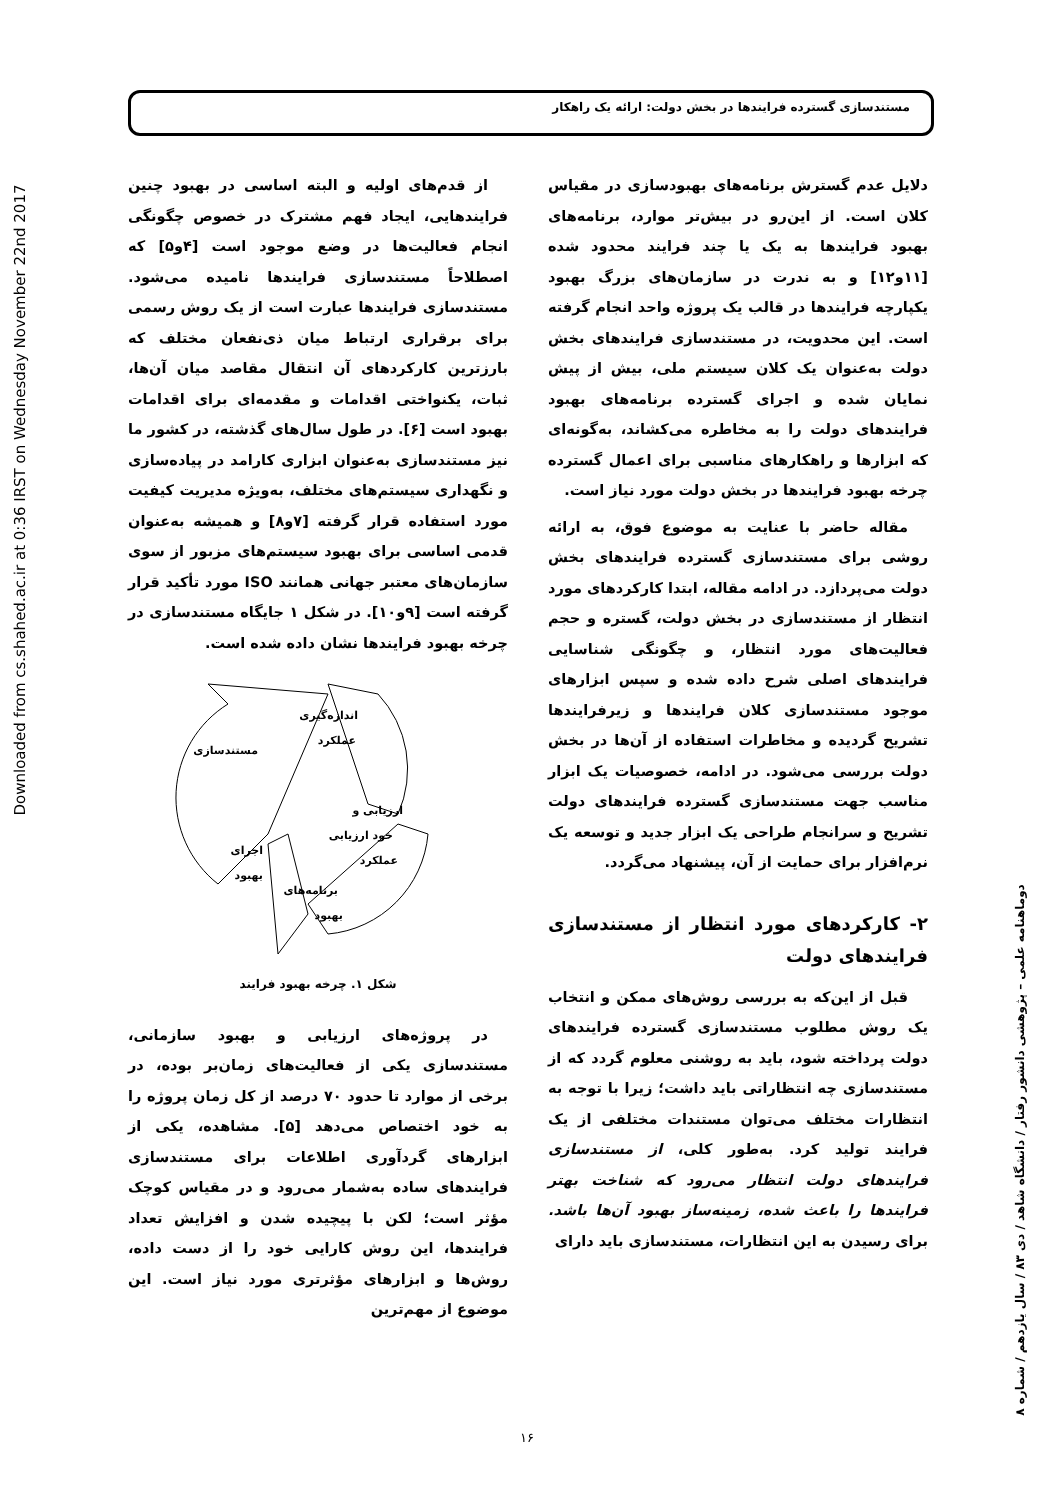مستندسازی گسترده فرایندها در بخش دولت: ارائه یک راهکار
Downloaded from cs.shahed.ac.ir at 0:36 IRST on Wednesday November 22nd 2017
از قدم‌های اولیه و البته اساسی در بهبود چنین فرایندهایی، ایجاد فهم مشترک در خصوص چگونگی انجام فعالیت‌ها در وضع موجود است [۴و۵] که اصطلاحاً مستندسازی فرایندها نامیده می‌شود. مستندسازی فرایندها عبارت است از یک روش رسمی برای برقراری ارتباط میان ذی‌نفعان مختلف که بارزترین کارکردهای آن انتقال مقاصد میان آن‌ها، ثبات، یکنواختی اقدامات و مقدمه‌ای برای اقدامات بهبود است [۶]. در طول سال‌های گذشته، در کشور ما نیز مستندسازی به‌عنوان ابزاری کارامد در پیاده‌سازی و نگهداری سیستم‌های مختلف، به‌ویژه مدیریت کیفیت مورد استفاده قرار گرفته [۷و۸] و همیشه به‌عنوان قدمی اساسی برای بهبود سیستم‌های مزبور از سوی سازمان‌های معتبر جهانی همانند ISO مورد تأکید قرار گرفته است [۹و۱۰]. در شکل ۱ جایگاه مستندسازی در چرخه بهبود فرایندها نشان داده شده است.
اندازه‌گیری
عملکرد
مستندسازی
ارزیابی و
خود ارزیابی
عملکرد
اجرای
بهبود
برنامه‌های
بهبود
شکل ۱. چرخه بهبود فرایند
در پروژه‌های ارزیابی و بهبود سازمانی، مستندسازی یکی از فعالیت‌های زمان‌بر بوده، در برخی از موارد تا حدود ۷۰ درصد از کل زمان پروژه را به خود اختصاص می‌دهد [۵]. مشاهده، یکی از ابزارهای گردآوری اطلاعات برای مستندسازی فرایندهای ساده به‌شمار می‌رود و در مقیاس کوچک مؤثر است؛ لکن با پیچیده شدن و افزایش تعداد فرایندها، این روش کارایی خود را از دست داده، روش‌ها و ابزارهای مؤثرتری مورد نیاز است. این موضوع از مهم‌ترین
دلایل عدم گسترش برنامه‌های بهبودسازی در مقیاس کلان است. از این‌رو در بیش‌تر موارد، برنامه‌های بهبود فرایندها به یک یا چند فرایند محدود شده [۱۱و۱۲] و به ندرت در سازمان‌های بزرگ بهبود یکپارچه فرایندها در قالب یک پروژه واحد انجام گرفته است. این محدویت، در مستندسازی فرایندهای بخش دولت به‌عنوان یک کلان سیستم ملی، بیش از پیش نمایان شده و اجرای گسترده برنامه‌های بهبود فرایندهای دولت را به مخاطره می‌کشاند، به‌گونه‌ای که ابزارها و راهکارهای مناسبی برای اعمال گسترده چرخه بهبود فرایندها در بخش دولت مورد نیاز است.
مقاله حاضر با عنایت به موضوع فوق، به ارائه روشی برای مستندسازی گسترده فرایندهای بخش دولت می‌پردازد. در ادامه مقاله، ابتدا کارکردهای مورد انتظار از مستندسازی در بخش دولت، گستره و حجم فعالیت‌های مورد انتظار، و چگونگی شناسایی فرایندهای اصلی شرح داده شده و سپس ابزارهای موجود مستندسازی کلان فرایندها و زیرفرایندها تشریح گردیده و مخاطرات استفاده از آن‌ها در بخش دولت بررسی می‌شود. در ادامه، خصوصیات یک ابزار مناسب جهت مستندسازی گسترده فرایندهای دولت تشریح و سرانجام طراحی یک ابزار جدید و توسعه یک نرم‌افزار برای حمایت از آن، پیشنهاد می‌گردد.
۲- کارکردهای مورد انتظار از مستندسازی فرایندهای دولت
قبل از این‌که به بررسی روش‌های ممکن و انتخاب یک روش مطلوب مستندسازی گسترده فرایندهای دولت پرداخته شود، باید به روشنی معلوم گردد که از مستندسازی چه انتظاراتی باید داشت؛ زیرا با توجه به انتظارات مختلف می‌توان مستندات مختلفی از یک فرایند تولید کرد. به‌طور کلی، از مستندسازی فرایندهای دولت انتظار می‌رود که شناخت بهتر فرایندها را باعث شده، زمینه‌ساز بهبود آن‌ها باشد. برای رسیدن به این انتظارات، مستندسازی باید دارای
دوماهنامه علمی – پژوهشی دانشور رفتار / دانشگاه شاهد / دی ۸۳ / سال یازدهم / شماره ۸
۱۶